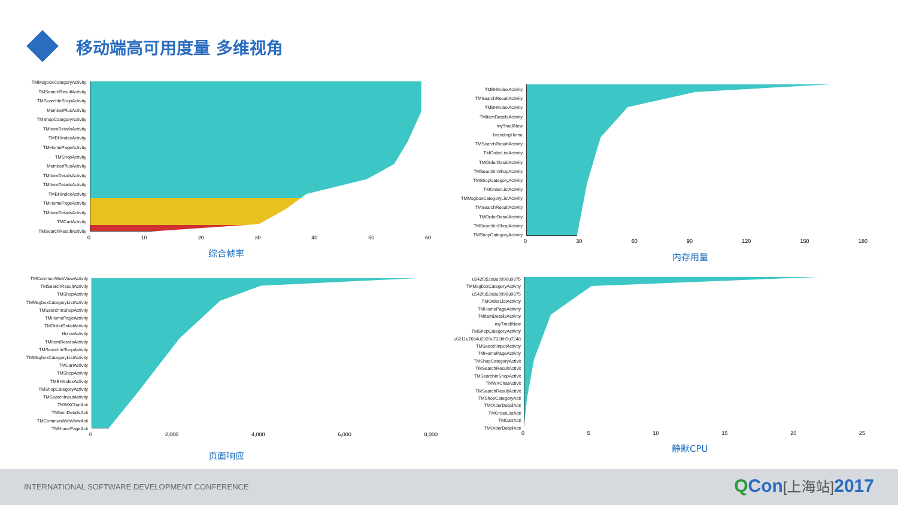移动端高可用度量 多维视角
TMMsgboxCategoryActivity
TMSearchResultActivity
TMSearchInShopActivity
MemberPlusActivity
TMShopCategoryActivity
TMItemDetailsActivity
TMBHIndexActivity
TMHomePageActivity
TMShopActivity
MemberPlusActivity
TMItemDetailsActivity
TMItemDetailsActivity
TMBHIndexActivity
TMHomePageActivity
TMItemDetailsActivity
TMCartActivity
TMSearchResultActivity
0 10 20 30 40 50 60
综合帧率
TMBHIndexActivity
TMSearchResultActivity
TMBHIndexActivity
TMItemDetailsActivity
myTmallNew
brandingHome
TMSearchResultActivity
TMOrderListActivity
TMOrderDetailActivity
TMSearchInShopActivity
TMShopCategoryActivity
TMOrderListActivity
TMMsgboxCategoryListActivity
TMSearchResultActivity
TMOrderDetailActivity
TMSearchInShopActivity
TMShopCategoryActivity
0 30 60 90 120 150 180
内存用量
TMCommonWebViewActivity
TMSearchResultActivity
TMShopActivity
TMMsgboxCategoryListActivity
TMSearchInShopActivity
TMHomePageActivity
TMOrderDetailActivity
HomeActivity
TMItemDetailsActivity
TMSearchInShopActivity
TMMsgboxCategoryListActivity
TMCartActivity
TMShopActivity
TMBHIndexActivity
TMShopCategoryActivity
TMSearchInputActivity
TMWXChatActi
TMItemDetailsActi
TMCommonWebViewActi
TMHomePageActi
0 2,000 4,000 6,000 8,000
页面响应
u542fu52a8u9996u9875
TMMsgboxCategoryActivity
u542fu52a8u9996u9875
TMOrderListActivity
TMHomePageActivity
TMItemDetailsActivity
myTmallNew
TMShopCategoryActivity
u6211u7684u5929u732bh5u7248
TMSearchInputActivity
TMHomePageActivity
TMShopCategoryActivit
TMSearchResultActivit
TMSearchInShopActivit
TMWXChatActivit
TMSearchResultActivit
TMShopCategoryActi
TMOrderDetailActi
TMOrderListActi
TMCartActi
TMOrderDetailActi
0 5 10 15 20 25
静默CPU
INTERNATIONAL SOFTWARE DEVELOPMENT CONFERENCE
QCon[上海站] 2017